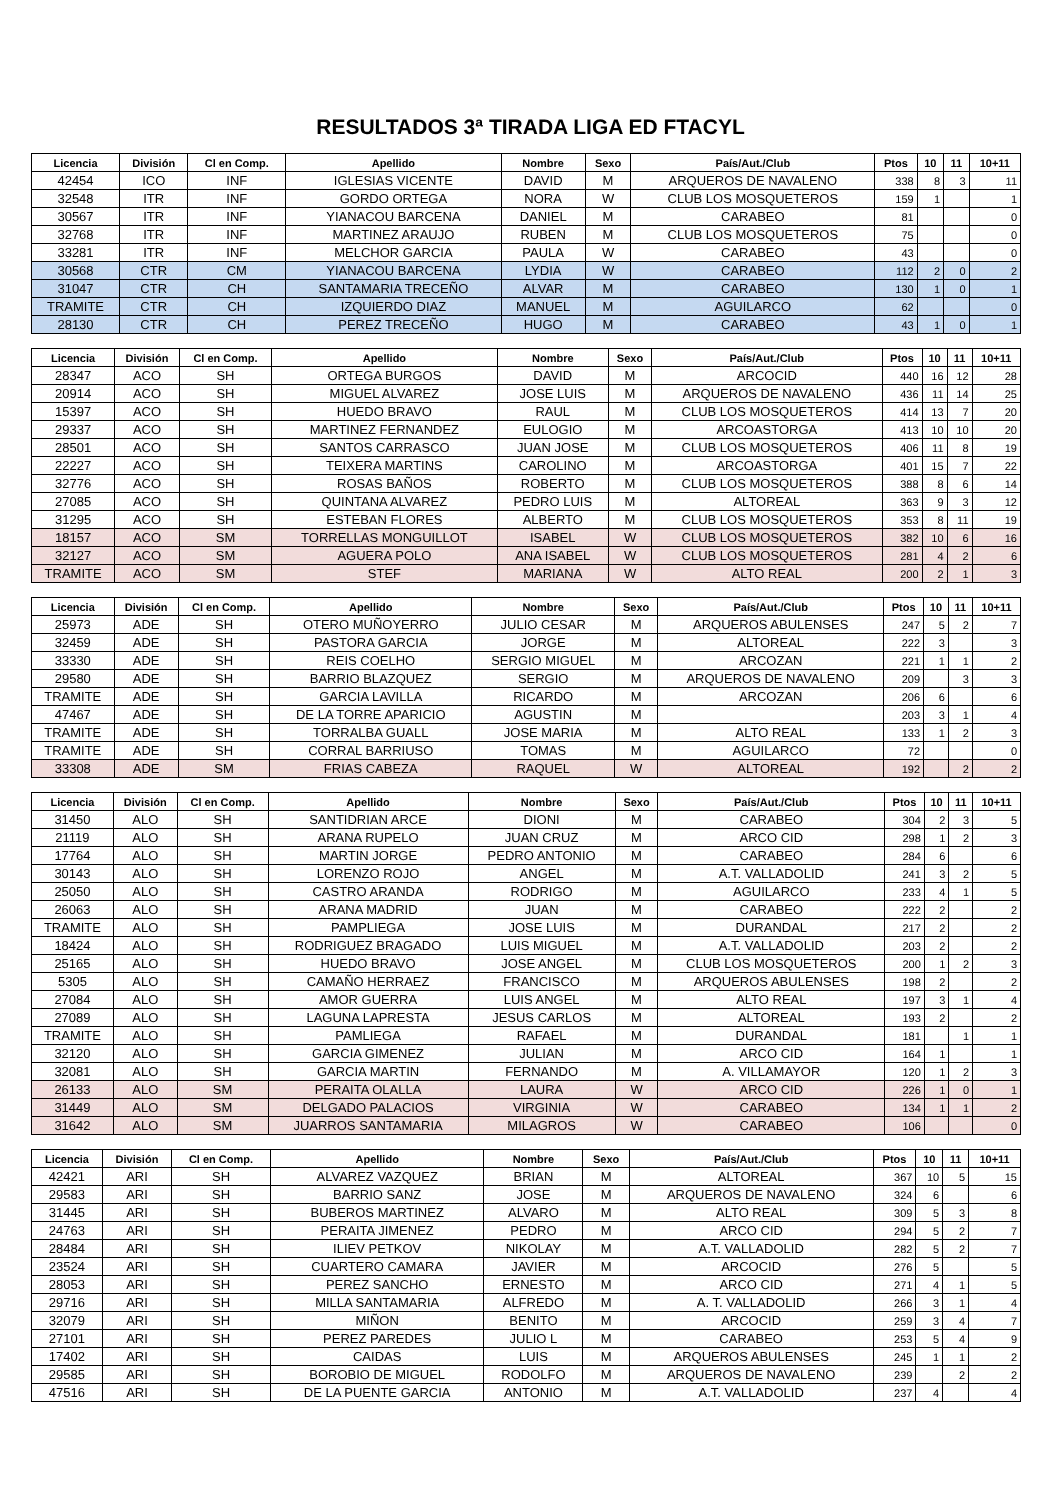RESULTADOS 3ª TIRADA LIGA ED FTACYL
| Licencia | División | Cl en Comp. | Apellido | Nombre | Sexo | País/Aut./Club | Ptos | 10 | 11 | 10+11 |
| --- | --- | --- | --- | --- | --- | --- | --- | --- | --- | --- |
| 42454 | ICO | INF | IGLESIAS VICENTE | DAVID | M | ARQUEROS DE NAVALENO | 338 | 8 | 3 | 11 |
| 32548 | ITR | INF | GORDO ORTEGA | NORA | W | CLUB LOS MOSQUETEROS | 159 | 1 | | 1 |
| 30567 | ITR | INF | YIANACOU BARCENA | DANIEL | M | CARABEO | 81 | | | 0 |
| 32768 | ITR | INF | MARTINEZ ARAUJO | RUBEN | M | CLUB LOS MOSQUETEROS | 75 | | | 0 |
| 33281 | ITR | INF | MELCHOR GARCIA | PAULA | W | CARABEO | 43 | | | 0 |
| 30568 | CTR | CM | YIANACOU BARCENA | LYDIA | W | CARABEO | 112 | 2 | 0 | 2 |
| 31047 | CTR | CH | SANTAMARIA TRECEÑO | ALVAR | M | CARABEO | 130 | 1 | 0 | 1 |
| TRAMITE | CTR | CH | IZQUIERDO DIAZ | MANUEL | M | AGUILARCO | 62 | | | 0 |
| 28130 | CTR | CH | PEREZ TRECEÑO | HUGO | M | CARABEO | 43 | 1 | 0 | 1 |
| Licencia | División | Cl en Comp. | Apellido | Nombre | Sexo | País/Aut./Club | Ptos | 10 | 11 | 10+11 |
| --- | --- | --- | --- | --- | --- | --- | --- | --- | --- | --- |
| 28347 | ACO | SH | ORTEGA BURGOS | DAVID | M | ARCOCID | 440 | 16 | 12 | 28 |
| 20914 | ACO | SH | MIGUEL ALVAREZ | JOSE LUIS | M | ARQUEROS DE NAVALENO | 436 | 11 | 14 | 25 |
| 15397 | ACO | SH | HUEDO BRAVO | RAUL | M | CLUB LOS MOSQUETEROS | 414 | 13 | 7 | 20 |
| 29337 | ACO | SH | MARTINEZ FERNANDEZ | EULOGIO | M | ARCOASTORGA | 413 | 10 | 10 | 20 |
| 28501 | ACO | SH | SANTOS CARRASCO | JUAN JOSE | M | CLUB LOS MOSQUETEROS | 406 | 11 | 8 | 19 |
| 22227 | ACO | SH | TEIXERA MARTINS | CAROLINO | M | ARCOASTORGA | 401 | 15 | 7 | 22 |
| 32776 | ACO | SH | ROSAS BAÑOS | ROBERTO | M | CLUB LOS MOSQUETEROS | 388 | 8 | 6 | 14 |
| 27085 | ACO | SH | QUINTANA ALVAREZ | PEDRO LUIS | M | ALTOREAL | 363 | 9 | 3 | 12 |
| 31295 | ACO | SH | ESTEBAN FLORES | ALBERTO | M | CLUB LOS MOSQUETEROS | 353 | 8 | 11 | 19 |
| 18157 | ACO | SM | TORRELLAS MONGUILLOT | ISABEL | W | CLUB LOS MOSQUETEROS | 382 | 10 | 6 | 16 |
| 32127 | ACO | SM | AGUERA POLO | ANA ISABEL | W | CLUB LOS MOSQUETEROS | 281 | 4 | 2 | 6 |
| TRAMITE | ACO | SM | STEF | MARIANA | W | ALTO REAL | 200 | 2 | 1 | 3 |
| Licencia | División | Cl en Comp. | Apellido | Nombre | Sexo | País/Aut./Club | Ptos | 10 | 11 | 10+11 |
| --- | --- | --- | --- | --- | --- | --- | --- | --- | --- | --- |
| 25973 | ADE | SH | OTERO MUÑOYERRO | JULIO CESAR | M | ARQUEROS ABULENSES | 247 | 5 | 2 | 7 |
| 32459 | ADE | SH | PASTORA GARCIA | JORGE | M | ALTOREAL | 222 | 3 | | 3 |
| 33330 | ADE | SH | REIS COELHO | SERGIO MIGUEL | M | ARCOZAN | 221 | 1 | 1 | 2 |
| 29580 | ADE | SH | BARRIO BLAZQUEZ | SERGIO | M | ARQUEROS DE NAVALENO | 209 | | 3 | 3 |
| TRAMITE | ADE | SH | GARCIA LAVILLA | RICARDO | M | ARCOZAN | 206 | 6 | | 6 |
| 47467 | ADE | SH | DE LA TORRE APARICIO | AGUSTIN | M | | 203 | 3 | 1 | 4 |
| TRAMITE | ADE | SH | TORRALBA GUALL | JOSE MARIA | M | ALTO REAL | 133 | 1 | 2 | 3 |
| TRAMITE | ADE | SH | CORRAL BARRIUSO | TOMAS | M | AGUILARCO | 72 | | | 0 |
| 33308 | ADE | SM | FRIAS CABEZA | RAQUEL | W | ALTOREAL | 192 | | 2 | 2 |
| Licencia | División | Cl en Comp. | Apellido | Nombre | Sexo | País/Aut./Club | Ptos | 10 | 11 | 10+11 |
| --- | --- | --- | --- | --- | --- | --- | --- | --- | --- | --- |
| 31450 | ALO | SH | SANTIDRIAN ARCE | DIONI | M | CARABEO | 304 | 2 | 3 | 5 |
| 21119 | ALO | SH | ARANA RUPELO | JUAN CRUZ | M | ARCO CID | 298 | 1 | 2 | 3 |
| 17764 | ALO | SH | MARTIN JORGE | PEDRO ANTONIO | M | CARABEO | 284 | 6 | | 6 |
| 30143 | ALO | SH | LORENZO ROJO | ANGEL | M | A.T. VALLADOLID | 241 | 3 | 2 | 5 |
| 25050 | ALO | SH | CASTRO ARANDA | RODRIGO | M | AGUILARCO | 233 | 4 | 1 | 5 |
| 26063 | ALO | SH | ARANA MADRID | JUAN | M | CARABEO | 222 | 2 | | 2 |
| TRAMITE | ALO | SH | PAMPLIEGA | JOSE LUIS | M | DURANDAL | 217 | 2 | | 2 |
| 18424 | ALO | SH | RODRIGUEZ BRAGADO | LUIS MIGUEL | M | A.T. VALLADOLID | 203 | 2 | | 2 |
| 25165 | ALO | SH | HUEDO BRAVO | JOSE ANGEL | M | CLUB LOS MOSQUETEROS | 200 | 1 | 2 | 3 |
| 5305 | ALO | SH | CAMAÑO HERRAEZ | FRANCISCO | M | ARQUEROS ABULENSES | 198 | 2 | | 2 |
| 27084 | ALO | SH | AMOR GUERRA | LUIS ANGEL | M | ALTO REAL | 197 | 3 | 1 | 4 |
| 27089 | ALO | SH | LAGUNA LAPRESTA | JESUS CARLOS | M | ALTOREAL | 193 | 2 | | 2 |
| TRAMITE | ALO | SH | PAMLIEGA | RAFAEL | M | DURANDAL | 181 | | 1 | 1 |
| 32120 | ALO | SH | GARCIA GIMENEZ | JULIAN | M | ARCO CID | 164 | 1 | | 1 |
| 32081 | ALO | SH | GARCIA MARTIN | FERNANDO | M | A. VILLAMAYOR | 120 | 1 | 2 | 3 |
| 26133 | ALO | SM | PERAITA OLALLA | LAURA | W | ARCO CID | 226 | 1 | 0 | 1 |
| 31449 | ALO | SM | DELGADO PALACIOS | VIRGINIA | W | CARABEO | 134 | 1 | 1 | 2 |
| 31642 | ALO | SM | JUARROS SANTAMARIA | MILAGROS | W | CARABEO | 106 | | | 0 |
| Licencia | División | Cl en Comp. | Apellido | Nombre | Sexo | País/Aut./Club | Ptos | 10 | 11 | 10+11 |
| --- | --- | --- | --- | --- | --- | --- | --- | --- | --- | --- |
| 42421 | ARI | SH | ALVAREZ VAZQUEZ | BRIAN | M | ALTOREAL | 367 | 10 | 5 | 15 |
| 29583 | ARI | SH | BARRIO SANZ | JOSE | M | ARQUEROS DE NAVALENO | 324 | 6 | | 6 |
| 31445 | ARI | SH | BUBEROS MARTINEZ | ALVARO | M | ALTO REAL | 309 | 5 | 3 | 8 |
| 24763 | ARI | SH | PERAITA JIMENEZ | PEDRO | M | ARCO CID | 294 | 5 | 2 | 7 |
| 28484 | ARI | SH | ILIEV PETKOV | NIKOLAY | M | A.T. VALLADOLID | 282 | 5 | 2 | 7 |
| 23524 | ARI | SH | CUARTERO CAMARA | JAVIER | M | ARCOCID | 276 | 5 | | 5 |
| 28053 | ARI | SH | PEREZ SANCHO | ERNESTO | M | ARCO CID | 271 | 4 | 1 | 5 |
| 29716 | ARI | SH | MILLA SANTAMARIA | ALFREDO | M | A. T. VALLADOLID | 266 | 3 | 1 | 4 |
| 32079 | ARI | SH | MIÑON | BENITO | M | ARCOCID | 259 | 3 | 4 | 7 |
| 27101 | ARI | SH | PEREZ PAREDES | JULIO L | M | CARABEO | 253 | 5 | 4 | 9 |
| 17402 | ARI | SH | CAIDAS | LUIS | M | ARQUEROS ABULENSES | 245 | 1 | 1 | 2 |
| 29585 | ARI | SH | BOROBIO DE MIGUEL | RODOLFO | M | ARQUEROS DE NAVALENO | 239 | | 2 | 2 |
| 47516 | ARI | SH | DE LA PUENTE GARCIA | ANTONIO | M | A.T. VALLADOLID | 237 | 4 | | 4 |